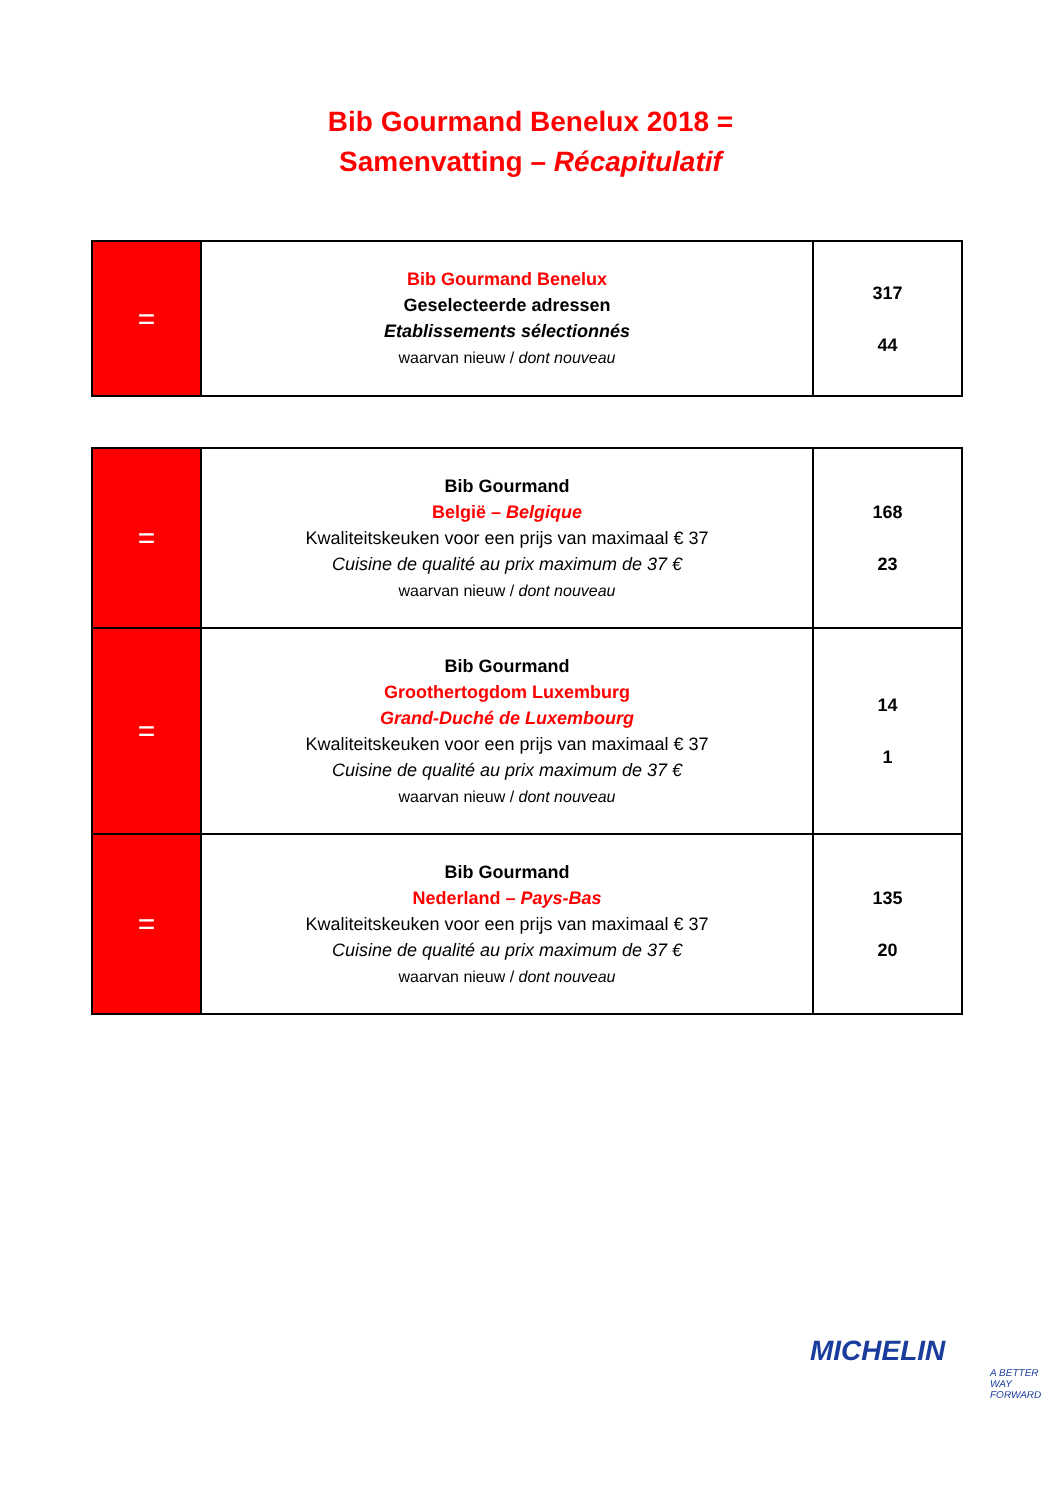Bib Gourmand Benelux 2018 =
Samenvatting – Récapitulatif
| = | Bib Gourmand Benelux Geselecteerde adressen Etablissements sélectionnés waarvan nieuw / dont nouveau | 317 44 |
| = | Bib Gourmand België – Belgique Kwaliteitskeuken voor een prijs van maximaal € 37 Cuisine de qualité au prix maximum de 37 € waarvan nieuw / dont nouveau | 168 23 |
| = | Bib Gourmand Groothertogdom Luxemburg Grand-Duché de Luxembourg Kwaliteitskeuken voor een prijs van maximaal € 37 Cuisine de qualité au prix maximum de 37 € waarvan nieuw / dont nouveau | 14 1 |
| = | Bib Gourmand Nederland – Pays-Bas Kwaliteitskeuken voor een prijs van maximaal € 37 Cuisine de qualité au prix maximum de 37 € waarvan nieuw / dont nouveau | 135 20 |
MICHELIN
A BETTER WAY FORWARD